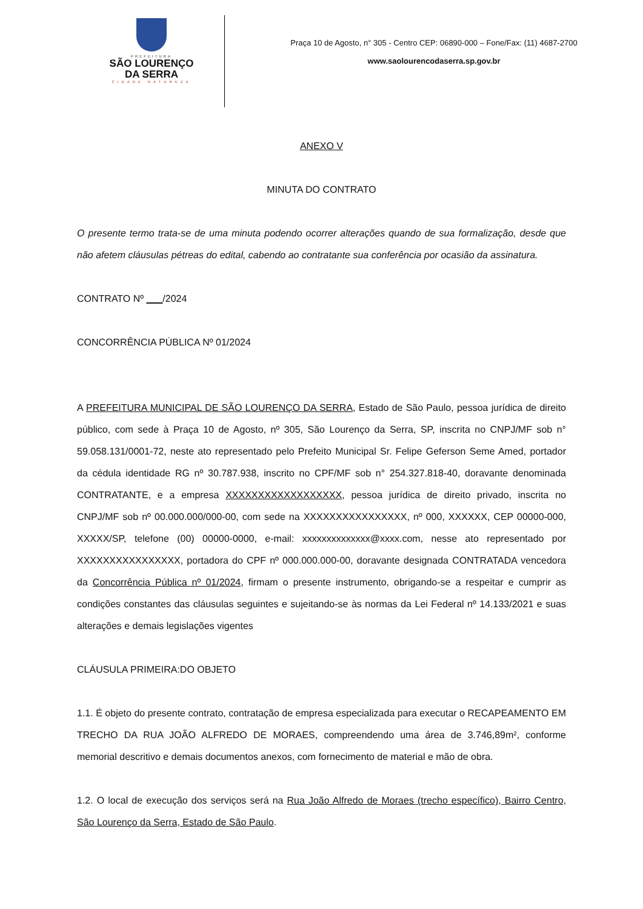PREFEITURA
SÃO LOURENÇO
DA SERRA
CIDADE NATUREZA
Praça 10 de Agosto, n° 305 - Centro CEP: 06890-000 – Fone/Fax: (11) 4687-2700
www.saolourencodaserra.sp.gov.br
ANEXO V
MINUTA DO CONTRATO
O presente termo trata-se de uma minuta podendo ocorrer alterações quando de sua formalização, desde que não afetem cláusulas pétreas do edital, cabendo ao contratante sua conferência por ocasião da assinatura.
CONTRATO Nº ___/2024
CONCORRÊNCIA PÚBLICA Nº 01/2024
A PREFEITURA MUNICIPAL DE SÃO LOURENÇO DA SERRA, Estado de São Paulo, pessoa jurídica de direito público, com sede à Praça 10 de Agosto, nº 305, São Lourenço da Serra, SP, inscrita no CNPJ/MF sob n° 59.058.131/0001-72, neste ato representado pelo Prefeito Municipal Sr. Felipe Geferson Seme Amed, portador da cédula identidade RG nº 30.787.938, inscrito no CPF/MF sob n° 254.327.818-40, doravante denominada CONTRATANTE, e a empresa XXXXXXXXXXXXXXXXXX, pessoa jurídica de direito privado, inscrita no CNPJ/MF sob nº 00.000.000/000-00, com sede na XXXXXXXXXXXXXXXX, nº 000, XXXXXX, CEP 00000-000, XXXXX/SP, telefone (00) 00000-0000, e-mail: xxxxxxxxxxxxxx@xxxx.com, nesse ato representado por XXXXXXXXXXXXXXXX, portadora do CPF nº 000.000.000-00, doravante designada CONTRATADA vencedora da Concorrência Pública nº 01/2024, firmam o presente instrumento, obrigando-se a respeitar e cumprir as condições constantes das cláusulas seguintes e sujeitando-se às normas da Lei Federal nº 14.133/2021 e suas alterações e demais legislações vigentes
CLÁUSULA PRIMEIRA:DO OBJETO
1.1. É objeto do presente contrato, contratação de empresa especializada para executar o RECAPEAMENTO EM TRECHO DA RUA JOÃO ALFREDO DE MORAES, compreendendo uma área de 3.746,89m², conforme memorial descritivo e demais documentos anexos, com fornecimento de material e mão de obra.
1.2. O local de execução dos serviços será na Rua João Alfredo de Moraes (trecho específico), Bairro Centro, São Lourenço da Serra, Estado de São Paulo.